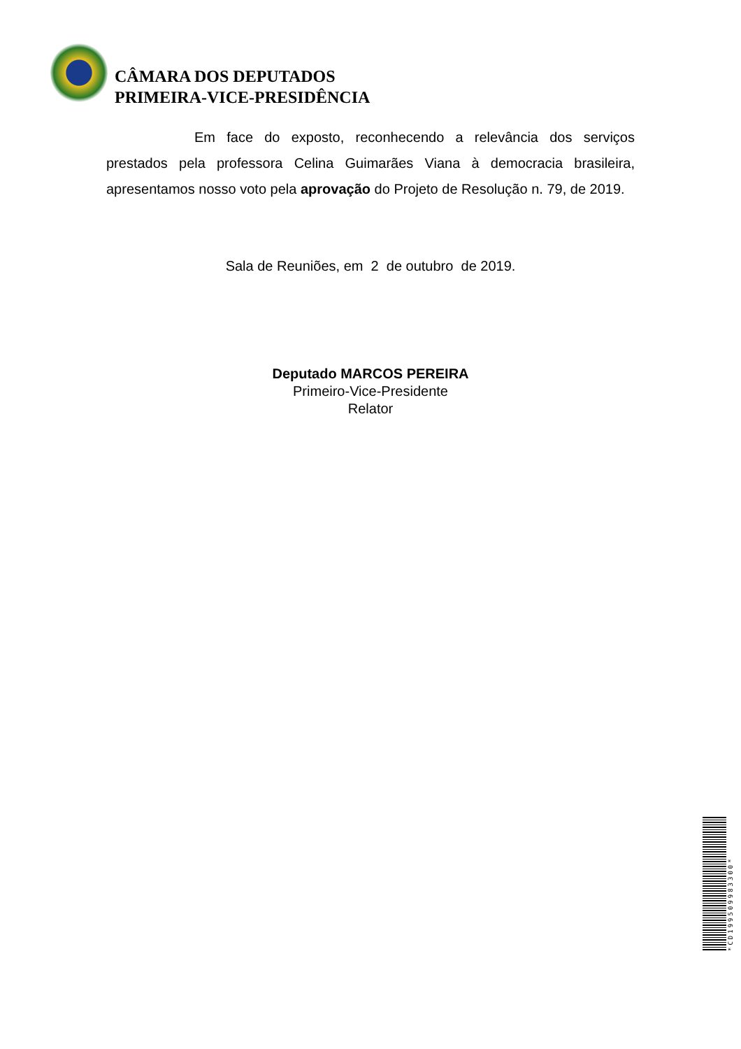CÂMARA DOS DEPUTADOS
PRIMEIRA-VICE-PRESIDÊNCIA
Em face do exposto, reconhecendo a relevância dos serviços prestados pela professora Celina Guimarães Viana à democracia brasileira, apresentamos nosso voto pela aprovação do Projeto de Resolução n. 79, de 2019.
Sala de Reuniões, em 2 de outubro de 2019.
Deputado MARCOS PEREIRA
Primeiro-Vice-Presidente
Relator
*CD199509983300*